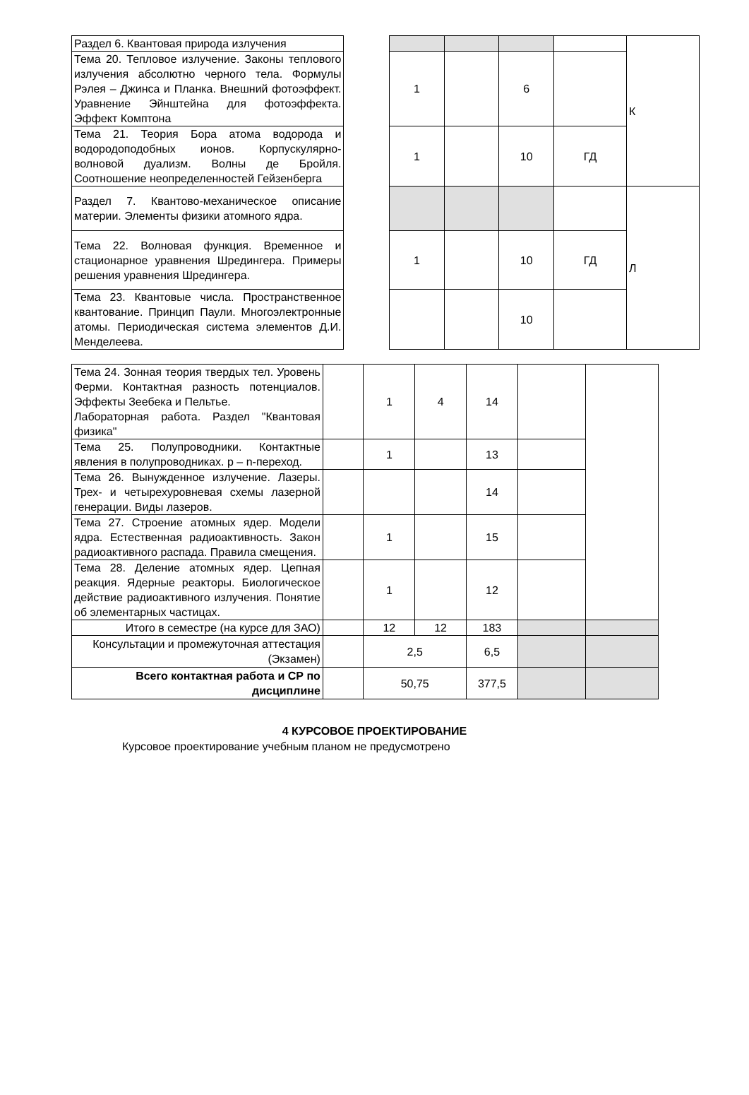| Раздел 6. Квантовая природа излучения | | | | | | К |
| Тема 20. Тепловое излучение. Законы теплового излучения абсолютно черного тела. Формулы Рэлея – Джинса и Планка. Внешний фотоэффект. Уравнение Эйнштейна для фотоэффекта. Эффект Комптона | | 1 | | 6 | | |
| Тема 21. Теория Бора атома водорода и водородоподобных ионов. Корпускулярно-волновой дуализм. Волны де Бройля. Соотношение неопределенностей Гейзенберга | | 1 | | 10 | ГД | |
| Раздел 7. Квантово-механическое описание материи. Элементы физики атомного ядра. | | | | | | Л |
| Тема 22. Волновая функция. Временное и стационарное уравнения Шредингера. Примеры решения уравнения Шредингера. | | 1 | | 10 | ГД | |
| Тема 23. Квантовые числа. Пространственное квантование. Принцип Паули. Многоэлектронные атомы. Периодическая система элементов Д.И. Менделеева. | | | | 10 | | |
| Тема 24. Зонная теория твердых тел. Уровень Ферми. Контактная разность потенциалов. Эффекты Зеебека и Пельтье. Лабораторная работа. Раздел "Квантовая физика" | | 1 | 4 | 14 | | |
| Тема 25. Полупроводники. Контактные явления в полупроводниках. p – n-переход. | | 1 | | 13 | | |
| Тема 26. Вынужденное излучение. Лазеры. Трех- и четырехуровневая схемы лазерной генерации. Виды лазеров. | | | | 14 | | |
| Тема 27. Строение атомных ядер. Модели ядра. Естественная радиоактивность. Закон радиоактивного распада. Правила смещения. | | 1 | | 15 | | |
| Тема 28. Деление атомных ядер. Цепная реакция. Ядерные реакторы. Биологическое действие радиоактивного излучения. Понятие об элементарных частицах. | | 1 | | 12 | | |
| Итого в семестре (на курсе для ЗАО) | | 12 | 12 | 183 | | |
| Консультации и промежуточная аттестация (Экзамен) | | 2,5 | | 6,5 | | |
| Всего контактная работа и СР по дисциплине | | 50,75 | | 377,5 | | |
4 КУРСОВОЕ ПРОЕКТИРОВАНИЕ
Курсовое проектирование учебным планом не предусмотрено